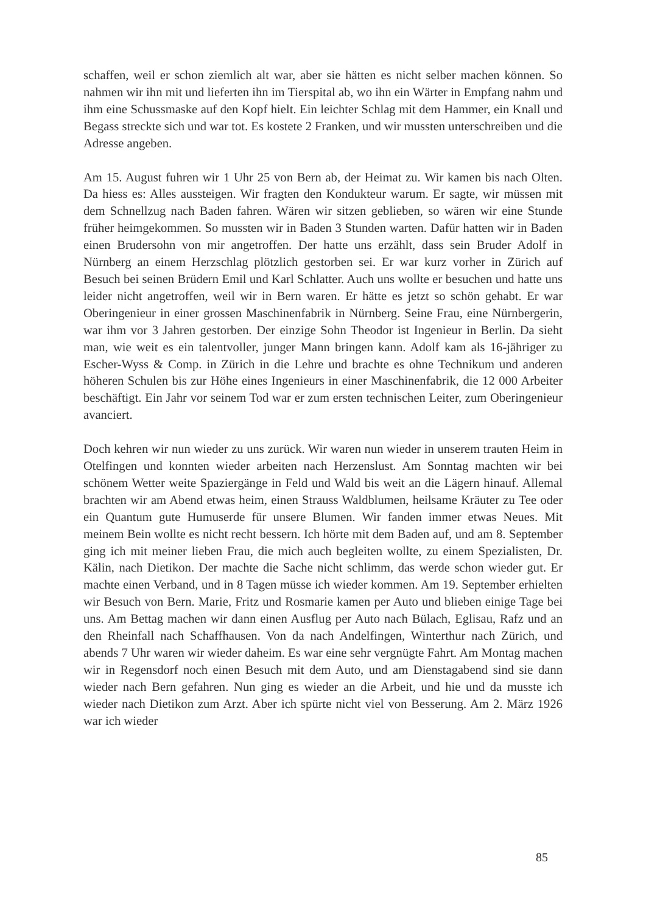schaffen, weil er schon ziemlich alt war, aber sie hätten es nicht selber machen können. So nahmen wir ihn mit und lieferten ihn im Tierspital ab, wo ihn ein Wärter in Empfang nahm und ihm eine Schussmaske auf den Kopf hielt. Ein leichter Schlag mit dem Hammer, ein Knall und Begass streckte sich und war tot. Es kostete 2 Franken, und wir mussten unterschreiben und die Adresse angeben.
Am 15. August fuhren wir 1 Uhr 25 von Bern ab, der Heimat zu. Wir kamen bis nach Olten. Da hiess es: Alles aussteigen. Wir fragten den Kondukteur warum. Er sagte, wir müssen mit dem Schnellzug nach Baden fahren. Wären wir sitzen geblieben, so wären wir eine Stunde früher heimgekommen. So mussten wir in Baden 3 Stunden warten. Dafür hatten wir in Baden einen Brudersohn von mir angetroffen. Der hatte uns erzählt, dass sein Bruder Adolf in Nürnberg an einem Herzschlag plötzlich gestorben sei. Er war kurz vorher in Zürich auf Besuch bei seinen Brüdern Emil und Karl Schlatter. Auch uns wollte er besuchen und hatte uns leider nicht angetroffen, weil wir in Bern waren. Er hätte es jetzt so schön gehabt. Er war Oberingenieur in einer grossen Maschinenfabrik in Nürnberg. Seine Frau, eine Nürnbergerin, war ihm vor 3 Jahren gestorben. Der einzige Sohn Theodor ist Ingenieur in Berlin. Da sieht man, wie weit es ein talentvoller, junger Mann bringen kann. Adolf kam als 16-jähriger zu Escher-Wyss & Comp. in Zürich in die Lehre und brachte es ohne Technikum und anderen höheren Schulen bis zur Höhe eines Ingenieurs in einer Maschinenfabrik, die 12 000 Arbeiter beschäftigt. Ein Jahr vor seinem Tod war er zum ersten technischen Leiter, zum Oberingenieur avanciert.
Doch kehren wir nun wieder zu uns zurück. Wir waren nun wieder in unserem trauten Heim in Otelfingen und konnten wieder arbeiten nach Herzenslust. Am Sonntag machten wir bei schönem Wetter weite Spaziergänge in Feld und Wald bis weit an die Lägern hinauf. Allemal brachten wir am Abend etwas heim, einen Strauss Waldblumen, heilsame Kräuter zu Tee oder ein Quantum gute Humuserde für unsere Blumen. Wir fanden immer etwas Neues. Mit meinem Bein wollte es nicht recht bessern. Ich hörte mit dem Baden auf, und am 8. September ging ich mit meiner lieben Frau, die mich auch begleiten wollte, zu einem Spezialisten, Dr. Kälin, nach Dietikon. Der machte die Sache nicht schlimm, das werde schon wieder gut. Er machte einen Verband, und in 8 Tagen müsse ich wieder kommen. Am 19. September erhielten wir Besuch von Bern. Marie, Fritz und Rosmarie kamen per Auto und blieben einige Tage bei uns. Am Bettag machen wir dann einen Ausflug per Auto nach Bülach, Eglisau, Rafz und an den Rheinfall nach Schaffhausen. Von da nach Andelfingen, Winterthur nach Zürich, und abends 7 Uhr waren wir wieder daheim. Es war eine sehr vergnügte Fahrt. Am Montag machen wir in Regensdorf noch einen Besuch mit dem Auto, und am Dienstagabend sind sie dann wieder nach Bern gefahren. Nun ging es wieder an die Arbeit, und hie und da musste ich wieder nach Dietikon zum Arzt. Aber ich spürte nicht viel von Besserung. Am 2. März 1926 war ich wieder
85